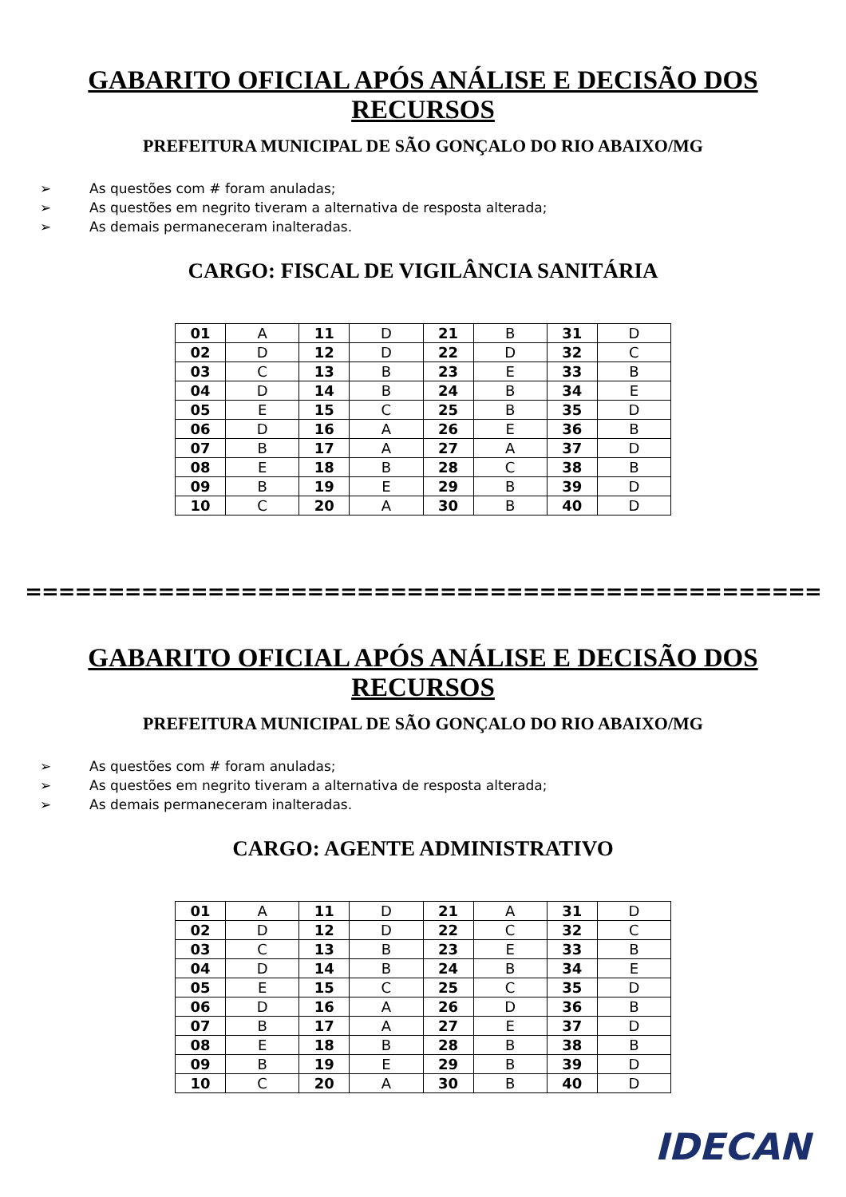GABARITO OFICIAL APÓS ANÁLISE E DECISÃO DOS RECURSOS
PREFEITURA MUNICIPAL DE SÃO GONÇALO DO RIO ABAIXO/MG
➢ As questões com # foram anuladas;
➢ As questões em negrito tiveram a alternativa de resposta alterada;
➢ As demais permaneceram inalteradas.
CARGO: FISCAL DE VIGILÂNCIA SANITÁRIA
| 01 | A | 11 | D | 21 | B | 31 | D |
| 02 | D | 12 | D | 22 | D | 32 | C |
| 03 | C | 13 | B | 23 | E | 33 | B |
| 04 | D | 14 | B | 24 | B | 34 | E |
| 05 | E | 15 | C | 25 | B | 35 | D |
| 06 | D | 16 | A | 26 | E | 36 | B |
| 07 | B | 17 | A | 27 | A | 37 | D |
| 08 | E | 18 | B | 28 | C | 38 | B |
| 09 | B | 19 | E | 29 | B | 39 | D |
| 10 | C | 20 | A | 30 | B | 40 | D |
================================================
GABARITO OFICIAL APÓS ANÁLISE E DECISÃO DOS RECURSOS
PREFEITURA MUNICIPAL DE SÃO GONÇALO DO RIO ABAIXO/MG
➢ As questões com # foram anuladas;
➢ As questões em negrito tiveram a alternativa de resposta alterada;
➢ As demais permaneceram inalteradas.
CARGO: AGENTE ADMINISTRATIVO
| 01 | A | 11 | D | 21 | A | 31 | D |
| 02 | D | 12 | D | 22 | C | 32 | C |
| 03 | C | 13 | B | 23 | E | 33 | B |
| 04 | D | 14 | B | 24 | B | 34 | E |
| 05 | E | 15 | C | 25 | C | 35 | D |
| 06 | D | 16 | A | 26 | D | 36 | B |
| 07 | B | 17 | A | 27 | E | 37 | D |
| 08 | E | 18 | B | 28 | B | 38 | B |
| 09 | B | 19 | E | 29 | B | 39 | D |
| 10 | C | 20 | A | 30 | B | 40 | D |
IDECAN